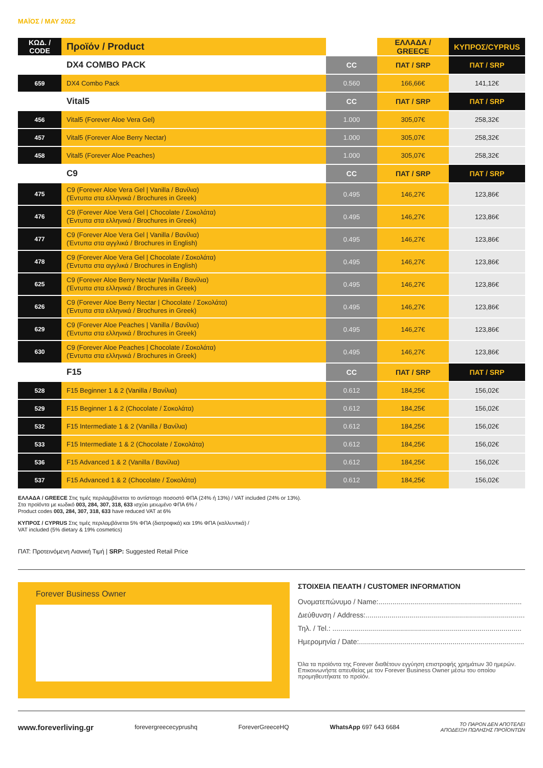ΜΑΪΟΣ / MAY 2022
| ΚΩΔ. / CODE | Προϊόν / Product | | ΕΛΛΑΔΑ / GREECE | ΚΥΠΡΟΣ/CYPRUS |
| --- | --- | --- | --- | --- |
| | DX4 COMBO PACK | CC | ΠΑΤ / SRP | ΠΑΤ / SRP |
| 659 | DX4 Combo Pack | 0.560 | 166,66€ | 141,12€ |
| | Vital5 | CC | ΠΑΤ / SRP | ΠΑΤ / SRP |
| 456 | Vital5 (Forever Aloe Vera Gel) | 1.000 | 305,07€ | 258,32€ |
| 457 | Vital5 (Forever Aloe Berry Nectar) | 1.000 | 305,07€ | 258,32€ |
| 458 | Vital5 (Forever Aloe Peaches) | 1.000 | 305,07€ | 258,32€ |
| | C9 | CC | ΠΑΤ / SRP | ΠΑΤ / SRP |
| 475 | C9 (Forever Aloe Vera Gel / Vanilla / Βανίλια) (Έντυπα στα ελληνικά / Brochures in Greek) | 0.495 | 146,27€ | 123,86€ |
| 476 | C9 (Forever Aloe Vera Gel / Chocolate / Σοκολάτα) (Έντυπα στα ελληνικά / Brochures in Greek) | 0.495 | 146,27€ | 123,86€ |
| 477 | C9 (Forever Aloe Vera Gel / Vanilla / Βανίλια) (Έντυπα στα αγγλικά / Brochures in English) | 0.495 | 146,27€ | 123,86€ |
| 478 | C9 (Forever Aloe Vera Gel / Chocolate / Σοκολάτα) (Έντυπα στα αγγλικά / Brochures in English) | 0.495 | 146,27€ | 123,86€ |
| 625 | C9 (Forever Aloe Berry Nectar /Vanilla / Βανίλια) (Έντυπα στα ελληνικά / Brochures in Greek) | 0.495 | 146,27€ | 123,86€ |
| 626 | C9 (Forever Aloe Berry Nectar / Chocolate / Σοκολάτα) (Έντυπα στα ελληνικά / Brochures in Greek) | 0.495 | 146,27€ | 123,86€ |
| 629 | C9 (Forever Aloe Peaches / Vanilla / Βανίλια) (Έντυπα στα ελληνικά / Brochures in Greek) | 0.495 | 146,27€ | 123,86€ |
| 630 | C9 (Forever Aloe Peaches / Chocolate / Σοκολάτα) (Έντυπα στα ελληνικά / Brochures in Greek) | 0.495 | 146,27€ | 123,86€ |
| | F15 | CC | ΠΑΤ / SRP | ΠΑΤ / SRP |
| 528 | F15 Beginner 1 & 2 (Vanilla / Βανίλια) | 0.612 | 184,25€ | 156,02€ |
| 529 | F15 Beginner 1 & 2 (Chocolate / Σοκολάτα) | 0.612 | 184,25€ | 156,02€ |
| 532 | F15 Intermediate 1 & 2 (Vanilla / Βανίλια) | 0.612 | 184,25€ | 156,02€ |
| 533 | F15 Intermediate 1 & 2 (Chocolate / Σοκολάτα) | 0.612 | 184,25€ | 156,02€ |
| 536 | F15 Advanced 1 & 2 (Vanilla / Βανίλια) | 0.612 | 184,25€ | 156,02€ |
| 537 | F15 Advanced 1 & 2 (Chocolate / Σοκολάτα) | 0.612 | 184,25€ | 156,02€ |
ΕΛΛΑΔΑ / GREECE Στις τιμές περιλαμβάνεται το αντίστοιχο ποσοστό ΦΠΑ (24% ή 13%) / VAT included (24% or 13%).
Στα προϊόντα με κωδικό 003, 284, 307, 318, 633 ισχύει μειωμένο ΦΠΑ 6% /
Product codes 003, 284, 307, 318, 633 have reduced VAT at 6%
ΚΥΠΡΟΣ / CYPRUS Στις τιμές περιλαμβάνεται 5% ΦΠΑ (διατροφικά) και 19% ΦΠΑ (καλλυντικά) /
VAT included (5% dietary & 19% cosmetics)
ΠΑΤ: Προτεινόμενη Λιανική Τιμή | SRP: Suggested Retail Price
Forever Business Owner
ΣΤΟΙΧΕΙΑ ΠΕΛΑΤΗ / CUSTOMER INFORMATION
Ονοματεπώνυμο / Name:........................................................................
Διεύθυνση / Address:................................................................................
Τηλ. / Tel.: ...............................................................................................
Ημερομηνία / Date:...................................................................................
Όλα τα προϊόντα της Forever διαθέτουν εγγύηση επιστροφής χρημάτων 30 ημερών. Επικοινωνήστε απευθείας με τον Forever Business Owner μέσω του οποίου προμηθευτήκατε το προϊόν.
www.foreverliving.gr forevergreececyprushq ForeverGreeceHQ WhatsApp 697 643 6684 ΤΟ ΠΑΡΟΝ ΔΕΝ ΑΠΟΤΕΛΕΙ
ΑΠΟΔΕΙΞΗ ΠΩΛΗΣΗΣ ΠΡΟΪΟΝΤΩΝ